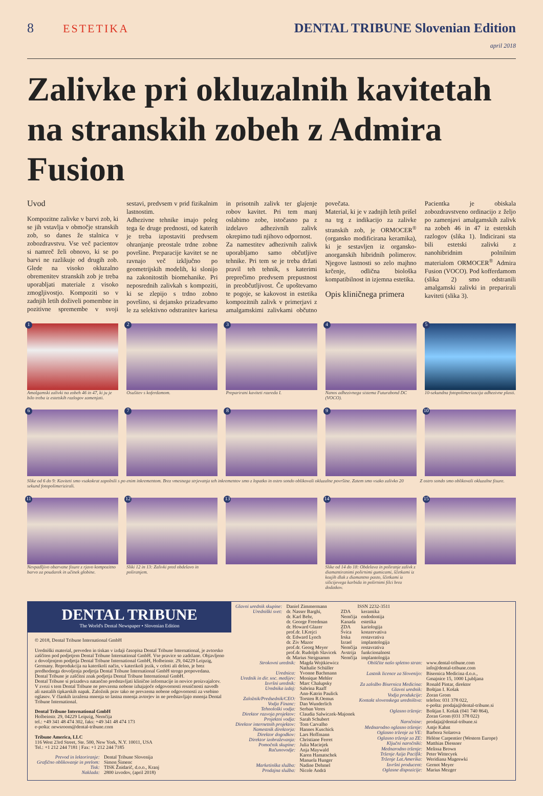8
ESTETIKA
DENTAL TRIBUNE Slovenian Edition
april 2018
Zalivke pri okluzalnih kavitetah na stranskih zobeh z Admira Fusion
Uvod
Kompozitne zalivke v barvi zob, ki se jih vstavlja v območje stranskih zob, so danes že stalnica v zobozdravstvu. Vse več pacientov si namreč želi obnovo, ki se po barvi ne razlikuje od drugih zob. Glede na visoko okluzalno obremenitev stranskih zob je treba uporabljati materiale z visoko zmogljivostjo. Kompoziti so v zadnjih letih doživeli pomembne in pozitivne spremembe v svoji sestavi, predvsem v prid fizikalnim lastnostim.
Adhezivne tehnike imajo poleg tega še druge prednosti, od katerih je treba izpostaviti predvsem ohranjanje preostale trdne zobne površine. Preparacije kavitet se ne ravnajo več izključno po geometrijskih modelih, ki slonijo na zakonitostih biomehanike. Pri neposrednih zalivkah s kompoziti, ki se zlepijo s trdno zobno površino, si dejansko prizadevamo le za selektivno odstranitev kariesa in prisotnih zalivk ter glajenje robov kavitet. Pri tem manj oslabimo zobe, istočasno pa z izdelavo adhezivnih zalivk okrepimo tudi njihovo odpornost.
Za namestitev adhezivnih zalivk uporabljamo samo občutljive tehnike. Pri tem se je treba držati pravil teh tehnik, s katerimi preprečimo predvsem prepustnost in preobčutljivost. Če upoštevamo te pogoje, se kakovost in estetika kompozitnih zalivk v primerjavi z amalgamskimi zalivkami občutno povečata.
Material, ki je v zadnjih letih prišel na trg z indikacijo za zalivke stranskih zob, je ORMOCER<sup>®</sup> (organsko modificirana keramika), ki je sestavljen iz organsko-anorganskih hibridnih polimerov. Njegove lastnosti so zelo majhno krčenje, odlična biološka kompatibilnost in izjemna estetika.
Opis kliničnega primera
Pacientka je obiskala zobozdravstveno ordinacijo z željo po zamenjavi amalgamskih zalivk na zobeh 46 in 47 iz estetskih razlogov (slika 1). Indicirani sta bili estetski zalivki z nanohibridnim polnilnim materialom ORMOCER<sup>®</sup> Admira Fusion (VOCO). Pod kofferdamom (slika 2) smo odstranili amalgamski zalivki in preparirali kaviteti (slika 3).
1
Amalgamski zalivki na zobeh 46 in 47, ki ju je bilo treba iz estetskih razlogov zamenjati.
2
Osušitev s koferdamom.
3
Preparirani kaviteti razreda I.
4
Nanos adhezivnega sistema Futurabond DC (VOCO).
5
10-sekundna fotopolimerizacija adhezivne plasti.
6
7
8
9
10
Slike od 6 do 9: Kaviteti smo vsakokrat zapolnili s po enim inkrementom. Brez vmesnega strjevanja teh inkrementov smo z lopatko in ostro sondo oblikovali okluzalne površine. Zatem smo vsako zalivko 20 sekund fotopolimerizirali.
Z ostro sondo smo oblikovali okluzalne fisure.
11
Nevpadljivo obarvane fisure z rjavo kompozitno barvo za poudarek in učinek globine.
12
Sliki 12 in 13: Zalivki pred obdelavo in poliranjem.
13
14
Slike od 14 do 18: Obdelava in poliranje zalivk z diamantiranimi polirnimi gumicami, ščetkami iz kozjih dlak z diamantno pasto, ščetkami iz silicijevega karbida in polirnimi filci brez dodatkov.
15
DENTAL TRIBUNE
The World's Dental Newspaper • Slovenian Edition
© 2018, Dental Tribune International GmbH
Uredniški material, preveden in tiskan v izdaji časopisa Dental Tribune International, je avtorsko zaščiten pod podjetjem Dental Tribune International GmbH. Vse pravice so zadržane. Objavljeno z dovoljenjem podjetja Dental Tribune International GmbH, Holbeinstr. 29, 04229 Leipzig, Germany. Reprodukcija na katerikoli način, v katerikoli jezik, v celoti ali delno, je brez predhodnega dovoljenja podjetja Dental Tribune International GmbH strogo prepovedana. Dental Tribune je zaščitni znak podjetja Dental Tribune International GmbH.
Dental Tribune si prizadeva natančno predstavljati klinične informacije in novice proizvajalcev. V zvezi s tem Dental Tribune ne prevzema nobene izhajajoče odgovornosti resničnosti navedb ali nastalih tipkarskih napak. Založnik prav tako ne prevzema nobene odgovornosti za vsebino oglasov. V člankih izražena mnenja so lastna mnenja avtorjev in ne predstavljajo mnenja Dental Tribune International.
Dental Tribune International GmbH
Holbeinstr. 29, 04229 Leipzig, Nemčija
tel.: +49 341 48 474 302, faks: +49 341 48 474 173
e-pošta: newsroom@dental-tribune.com
Tribune America, LLC
116 West 23rd Street, Ste. 500, New York, N.Y. 10011, USA
Tel.: +1 212 244 7181 | Fax: +1 212 244 7185
| Prevod in lektoriranje: | Dental Tribune Slovenija |
| Grafično oblikovanje in prelom: | Simon Šimenc |
| Tisk: | TISK Žnidarič, d.o.o., Kranj |
| Naklada: | 2800 izvodov, (april 2018) |
| Glavni urednik skupine: | Daniel Zimmermann | ISSN 2232-3511 | |
| Uredniški svet: | dr. Nasser Barghi, dr. Karl Behr, dr. George Freedman dr. Howard Glazer prof.dr. I.Krejci dr. Edward Lynch dr. Ziv Mazor prof.dr. Georg Meyer prof.dr. Rudolph Slavicek dr. Marius Steignamm | ZDA Nemčija Kanada ZDA Švica Irska Izrael Nemčija Avstrija Nemčija | keramika endodontija estetika kariologija konzervativa restavrativa implantologija restavrativa funkcionalnost implantologija |
| Strokovni urednik: | Magda Wojtkiewicz Nathalie Schüller |
| Urednica: | Yvonne Bachmann |
| Urednik in dir. soc. medijev: | Monique Mehler |
| Izvršni urednik: | Marc Chalupsky |
| Urednika izdaj: | Sabrina Raaff Ann-Katrin Paulick |
| Založnik/Predsednik/CEO: | Torsten R.Oemus |
| Vodja Financ: | Dan Wunderlich |
| Tehnološki vodja: | Serban Veres |
| Direktor razvoja projektov: | Claudia Salwiczek-Majonek |
| Projektni vodja: | Sarah Schubert |
| Direktor internetnih projektov: | Tom Carvalho |
| Namestnik direktorja: | Hannes Kuschick |
| Direktor dogodkov: | Lars Hoffmann |
| Direktor izobraževanja: | Christiane Ferret |
| Pomočnik skupine: | Julia Maciejek |
| Računovodje: | Anja Maywald Karen Hamatschek Manuela Hunger |
| Marketinška služba: | Nadine Dehmel |
| Prodajna služba: | Nicole Andrä |
| Obiščite našo spletno stran: | www.dental-tribune.com info@dental-tribune.com |
| Lastnik licence za Slovenijo: | Bisernica Medicina d.o.o., Gmajnice 15, 1000 Ljubljana |
| Za založbo Bisernica Medicina: | Ronald Pintar, direktor |
| Glavni urednik: | Boštjan I. Košak |
| Vodja produkcije: | Zoran Grom |
| Kontakt slovenskega uredništva: | telefon: 031 378 022, e-pošta: prodaja@dental-tribune.si |
| Oglasno trženje: | Boštjan I. Košak (041 740 864), Zoran Grom (031 378 022) |
| Naročnine: | prodaja@dental-tribune.si |
| Mednarodno oglasno trženje: | Antje Kahnt |
| Oglasno trženje za VE: | Barbora Solarova |
| Oglasno trženje za ZE: | Hélène Carpentier (Western Europe) |
| Ključni naročniki: | Matthias Diessner |
| Mednarodno trženje: | Melissa Brown |
| Trženje Azija Pacifik: | Peter Wittecyek |
| Trženje Lat.Amerika: | Weridiana Mageswki |
| Izvršni producent: | Gernot Meyer |
| Oglasne dispozicije: | Marius Mezger |